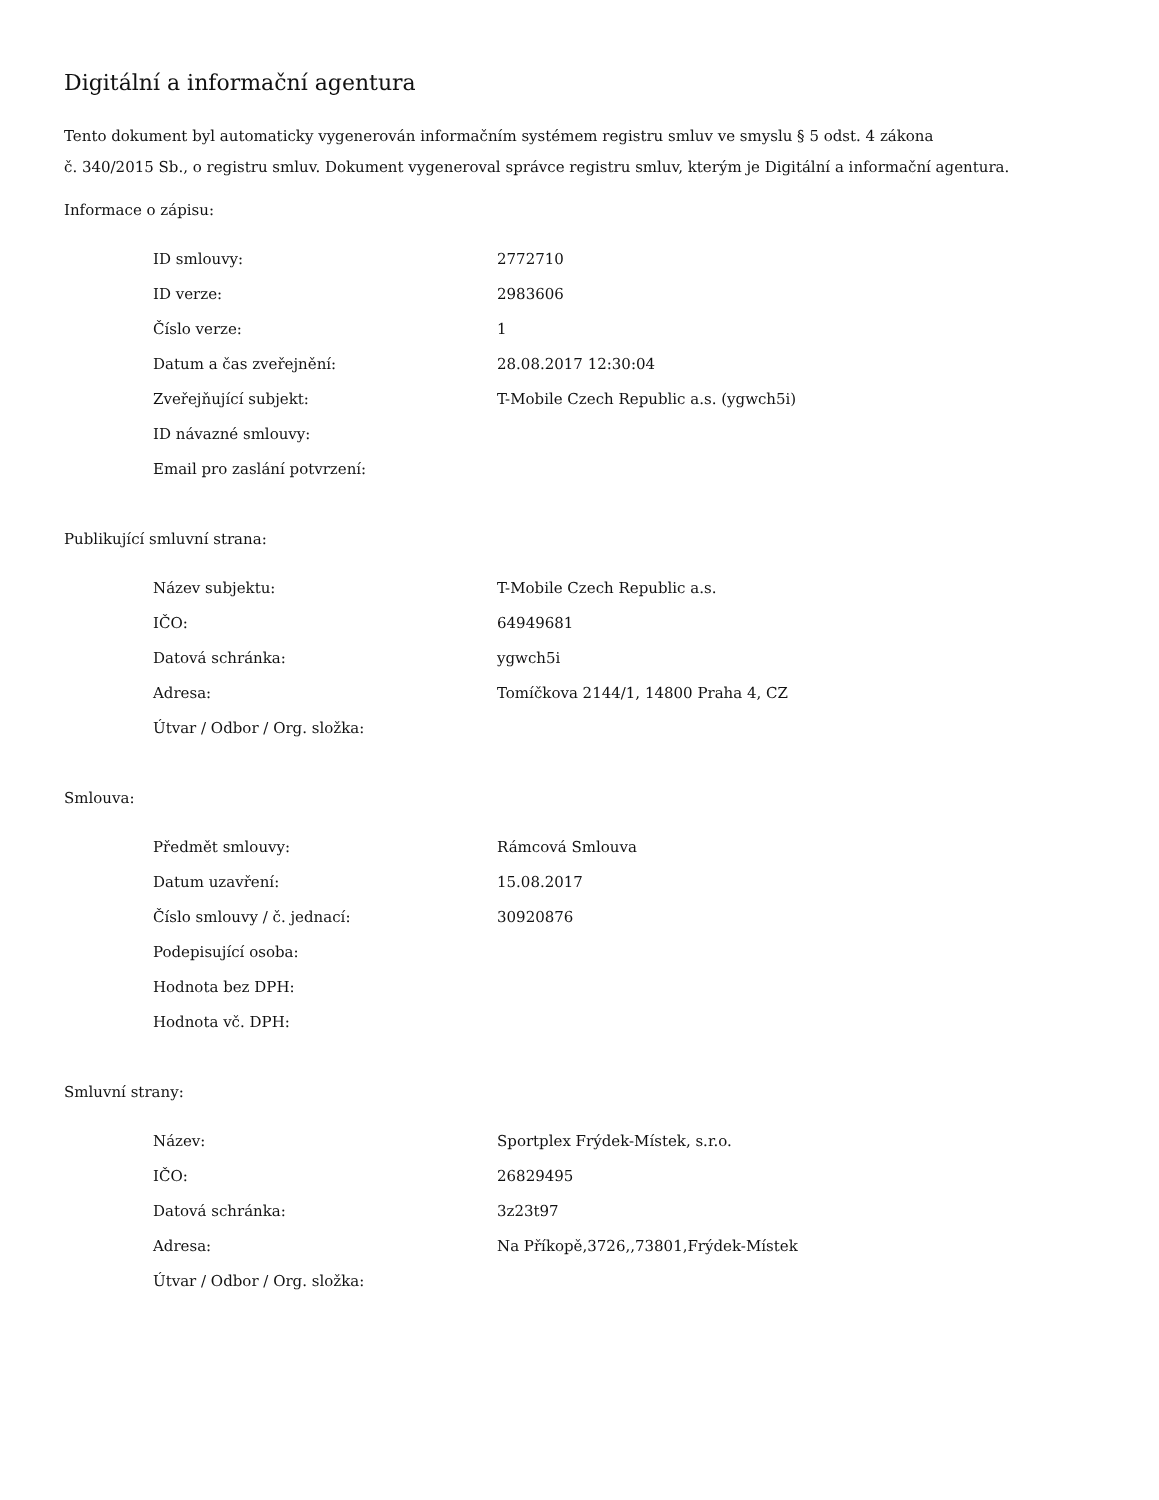Digitální a informační agentura
Tento dokument byl automaticky vygenerován informačním systémem registru smluv ve smyslu § 5 odst. 4 zákona
č. 340/2015 Sb., o registru smluv. Dokument vygeneroval správce registru smluv, kterým je Digitální a informační agentura.
Informace o zápisu:
| ID smlouvy: | 2772710 |
| ID verze: | 2983606 |
| Číslo verze: | 1 |
| Datum a čas zveřejnění: | 28.08.2017 12:30:04 |
| Zveřejňující subjekt: | T-Mobile Czech Republic a.s. (ygwch5i) |
| ID návazné smlouvy: | |
| Email pro zaslání potvrzení: | |
Publikující smluvní strana:
| Název subjektu: | T-Mobile Czech Republic a.s. |
| IČO: | 64949681 |
| Datová schránka: | ygwch5i |
| Adresa: | Tomíčkova 2144/1, 14800 Praha 4, CZ |
| Útvar / Odbor / Org. složka: | |
Smlouva:
| Předmět smlouvy: | Rámcová Smlouva |
| Datum uzavření: | 15.08.2017 |
| Číslo smlouvy / č. jednací: | 30920876 |
| Podepisující osoba: | |
| Hodnota bez DPH: | |
| Hodnota vč. DPH: | |
Smluvní strany:
| Název: | Sportplex Frýdek-Místek, s.r.o. |
| IČO: | 26829495 |
| Datová schránka: | 3z23t97 |
| Adresa: | Na Příkopě,3726,,73801,Frýdek-Místek |
| Útvar / Odbor / Org. složka: | |